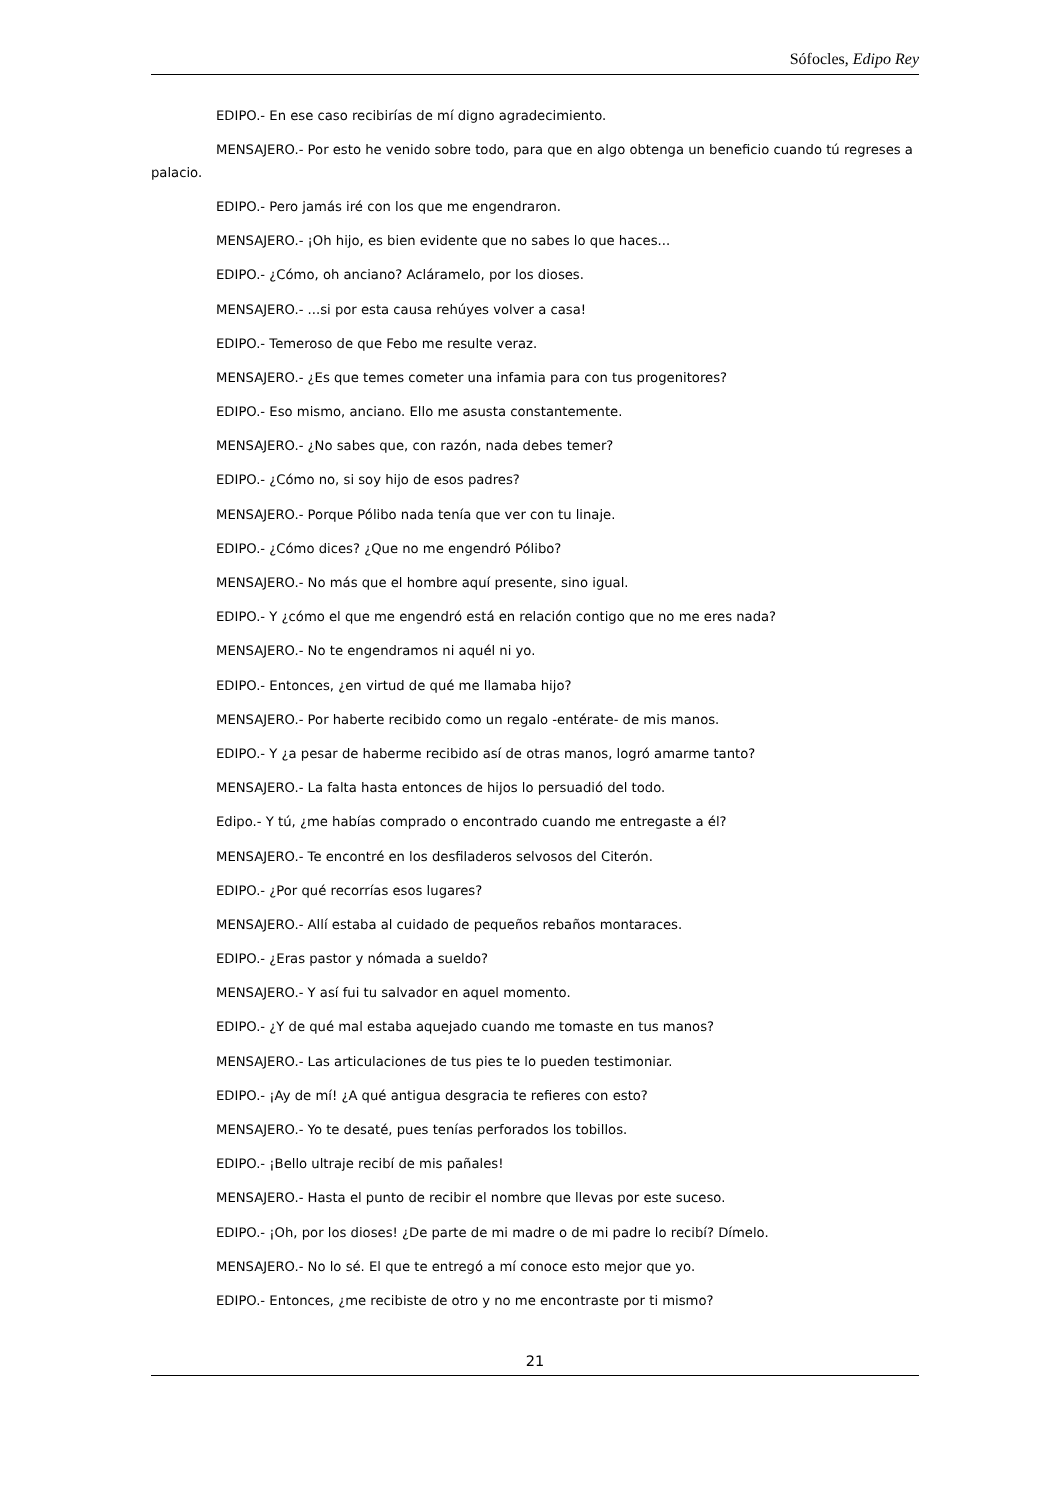Sófocles, Edipo Rey
EDIPO.- En ese caso recibirías de mí digno agradecimiento.
MENSAJERO.- Por esto he venido sobre todo, para que en algo obtenga un beneficio cuando tú regreses a palacio.
EDIPO.- Pero jamás iré con los que me engendraron.
MENSAJERO.- ¡Oh hijo, es bien evidente que no sabes lo que haces...
EDIPO.- ¿Cómo, oh anciano? Acláramelo, por los dioses.
MENSAJERO.- ...si por esta causa rehúyes volver a casa!
EDIPO.- Temeroso de que Febo me resulte veraz.
MENSAJERO.- ¿Es que temes cometer una infamia para con tus progenitores?
EDIPO.- Eso mismo, anciano. Ello me asusta constantemente.
MENSAJERO.- ¿No sabes que, con razón, nada debes temer?
EDIPO.- ¿Cómo no, si soy hijo de esos padres?
MENSAJERO.- Porque Pólibo nada tenía que ver con tu linaje.
EDIPO.- ¿Cómo dices? ¿Que no me engendró Pólibo?
MENSAJERO.- No más que el hombre aquí presente, sino igual.
EDIPO.- Y ¿cómo el que me engendró está en relación contigo que no me eres nada?
MENSAJERO.- No te engendramos ni aquél ni yo.
EDIPO.- Entonces, ¿en virtud de qué me llamaba hijo?
MENSAJERO.- Por haberte recibido como un regalo -entérate- de mis manos.
EDIPO.- Y ¿a pesar de haberme recibido así de otras manos, logró amarme tanto?
MENSAJERO.- La falta hasta entonces de hijos lo persuadió del todo.
Edipo.- Y tú, ¿me habías comprado o encontrado cuando me entregaste a él?
MENSAJERO.- Te encontré en los desfiladeros selvosos del Citerón.
EDIPO.- ¿Por qué recorrías esos lugares?
MENSAJERO.- Allí estaba al cuidado de pequeños rebaños montaraces.
EDIPO.- ¿Eras pastor y nómada a sueldo?
MENSAJERO.- Y así fui tu salvador en aquel momento.
EDIPO.- ¿Y de qué mal estaba aquejado cuando me tomaste en tus manos?
MENSAJERO.- Las articulaciones de tus pies te lo pueden testimoniar.
EDIPO.- ¡Ay de mí! ¿A qué antigua desgracia te refieres con esto?
MENSAJERO.- Yo te desaté, pues tenías perforados los tobillos.
EDIPO.- ¡Bello ultraje recibí de mis pañales!
MENSAJERO.- Hasta el punto de recibir el nombre que llevas por este suceso.
EDIPO.- ¡Oh, por los dioses! ¿De parte de mi madre o de mi padre lo recibí? Dímelo.
MENSAJERO.- No lo sé. El que te entregó a mí conoce esto mejor que yo.
EDIPO.- Entonces, ¿me recibiste de otro y no me encontraste por ti mismo?
21